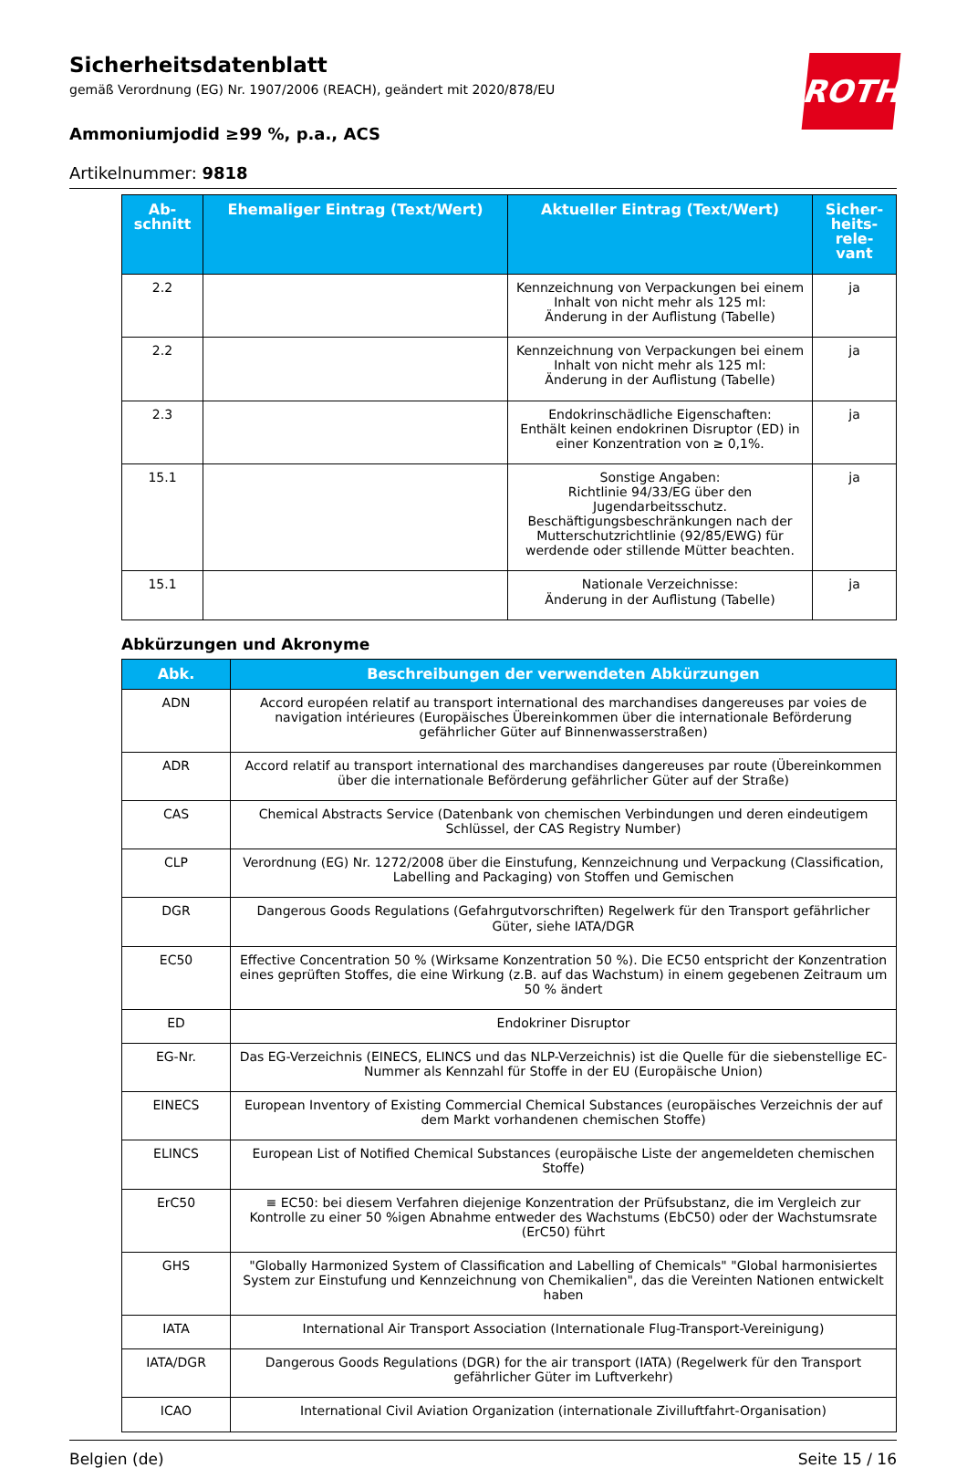ROTH
Sicherheitsdatenblatt
gemäß Verordnung (EG) Nr. 1907/2006 (REACH), geändert mit 2020/878/EU
Ammoniumjodid ≥99 %, p.a., ACS
Artikelnummer: 9818
| Ab- schnitt | Ehemaliger Eintrag (Text/Wert) | Aktueller Eintrag (Text/Wert) | Sicher- heits- rele- vant |
| --- | --- | --- | --- |
| 2.2 | | Kennzeichnung von Verpackungen bei einem Inhalt von nicht mehr als 125 ml: Änderung in der Auflistung (Tabelle) | ja |
| 2.2 | | Kennzeichnung von Verpackungen bei einem Inhalt von nicht mehr als 125 ml: Änderung in der Auflistung (Tabelle) | ja |
| 2.3 | | Endokrinschädliche Eigenschaften: Enthält keinen endokrinen Disruptor (ED) in einer Konzentration von ≥ 0,1%. | ja |
| 15.1 | | Sonstige Angaben: Richtlinie 94/33/EG über den Jugendarbeitsschutz. Beschäftigungsbeschränkungen nach der Mutterschutzrichtlinie (92/85/EWG) für werdende oder stillende Mütter beachten. | ja |
| 15.1 | | Nationale Verzeichnisse: Änderung in der Auflistung (Tabelle) | ja |
Abkürzungen und Akronyme
| Abk. | Beschreibungen der verwendeten Abkürzungen |
| --- | --- |
| ADN | Accord européen relatif au transport international des marchandises dangereuses par voies de navigation intérieures (Europäisches Übereinkommen über die internationale Beförderung gefährlicher Güter auf Binnenwasserstraßen) |
| ADR | Accord relatif au transport international des marchandises dangereuses par route (Übereinkommen über die internationale Beförderung gefährlicher Güter auf der Straße) |
| CAS | Chemical Abstracts Service (Datenbank von chemischen Verbindungen und deren eindeutigem Schlüssel, der CAS Registry Number) |
| CLP | Verordnung (EG) Nr. 1272/2008 über die Einstufung, Kennzeichnung und Verpackung (Classification, Labelling and Packaging) von Stoffen und Gemischen |
| DGR | Dangerous Goods Regulations (Gefahrgutvorschriften) Regelwerk für den Transport gefährlicher Güter, siehe IATA/DGR |
| EC50 | Effective Concentration 50 % (Wirksame Konzentration 50 %). Die EC50 entspricht der Konzentration eines geprüften Stoffes, die eine Wirkung (z.B. auf das Wachstum) in einem gegebenen Zeitraum um 50 % ändert |
| ED | Endokriner Disruptor |
| EG-Nr. | Das EG-Verzeichnis (EINECS, ELINCS und das NLP-Verzeichnis) ist die Quelle für die siebenstellige EC-Nummer als Kennzahl für Stoffe in der EU (Europäische Union) |
| EINECS | European Inventory of Existing Commercial Chemical Substances (europäisches Verzeichnis der auf dem Markt vorhandenen chemischen Stoffe) |
| ELINCS | European List of Notified Chemical Substances (europäische Liste der angemeldeten chemischen Stoffe) |
| ErC50 | ≡ EC50: bei diesem Verfahren diejenige Konzentration der Prüfsubstanz, die im Vergleich zur Kontrolle zu einer 50 %igen Abnahme entweder des Wachstums (EbC50) oder der Wachstumsrate (ErC50) führt |
| GHS | "Globally Harmonized System of Classification and Labelling of Chemicals" "Global harmonisiertes System zur Einstufung und Kennzeichnung von Chemikalien", das die Vereinten Nationen entwickelt haben |
| IATA | International Air Transport Association (Internationale Flug-Transport-Vereinigung) |
| IATA/DGR | Dangerous Goods Regulations (DGR) for the air transport (IATA) (Regelwerk für den Transport gefährlicher Güter im Luftverkehr) |
| ICAO | International Civil Aviation Organization (internationale Zivilluftfahrt-Organisation) |
Belgien (de) Seite 15 / 16